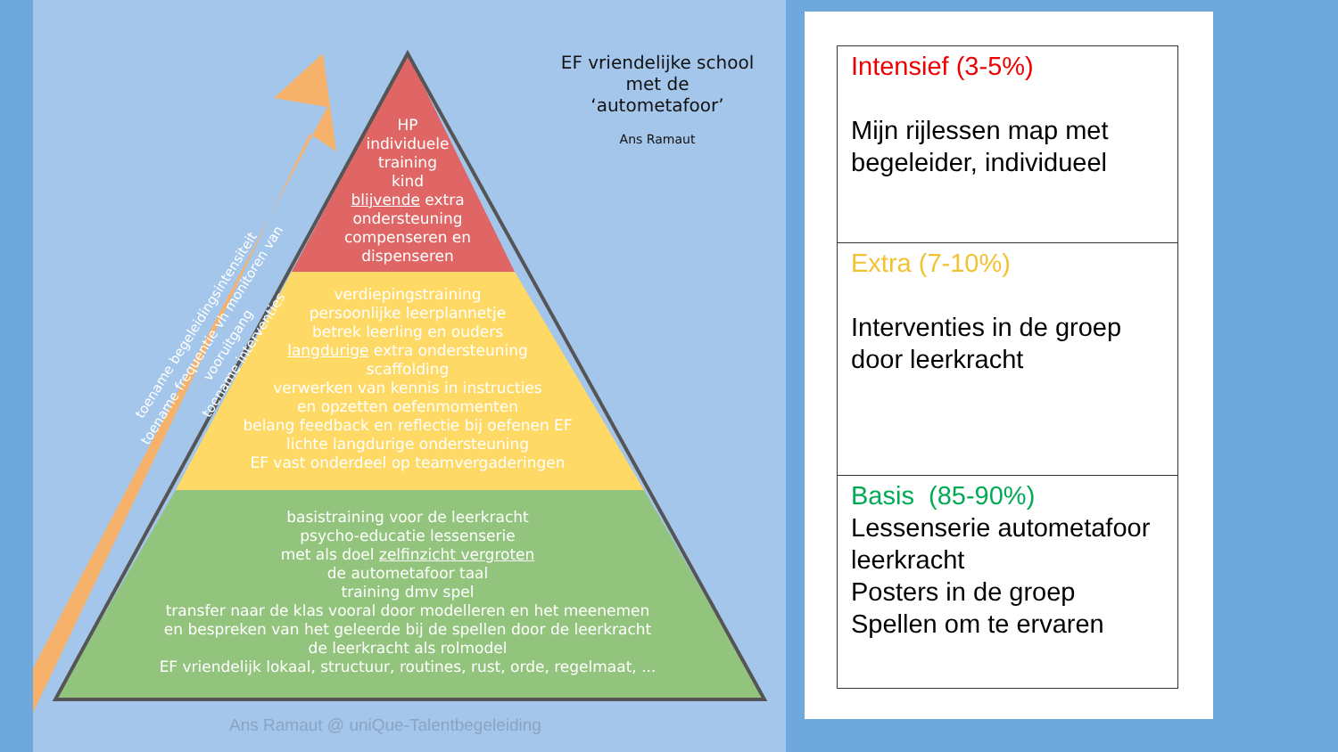EF vriendelijke school
met de
‘autometafoor’
Ans Ramaut
HP
individuele
training
kind
blijvende extra
ondersteuning
compenseren en
dispenseren
verdiepingstraining
persoonlijke leerplannetje
betrek leerling en ouders
langdurige extra ondersteuning
scaffolding
verwerken van kennis in instructies
en opzetten oefenmomenten
belang feedback en reflectie bij oefenen EF
lichte langdurige ondersteuning
EF vast onderdeel op teamvergaderingen
basistraining voor de leerkracht
psycho-educatie lessenserie
met als doel zelfinzicht vergroten
de autometafoor taal
training dmv spel
transfer naar de klas vooral door modelleren en het meenemen
en bespreken van het geleerde bij de spellen door de leerkracht
de leerkracht als rolmodel
EF vriendelijk lokaal, structuur, routines, rust, orde, regelmaat, ...
toename begeleidingsintensiteit
toename frequentie vh monitoren van vooruitgang
toename interventies
Ans Ramaut @ uniQue-Talentbegeleiding
| Intensief (3-5%) Mijn rijlessen map met begeleider, individueel |
| Extra (7-10%) Interventies in de groep door leerkracht |
| Basis (85-90%) Lessenserie autometafoor leerkracht Posters in de groep Spellen om te ervaren |